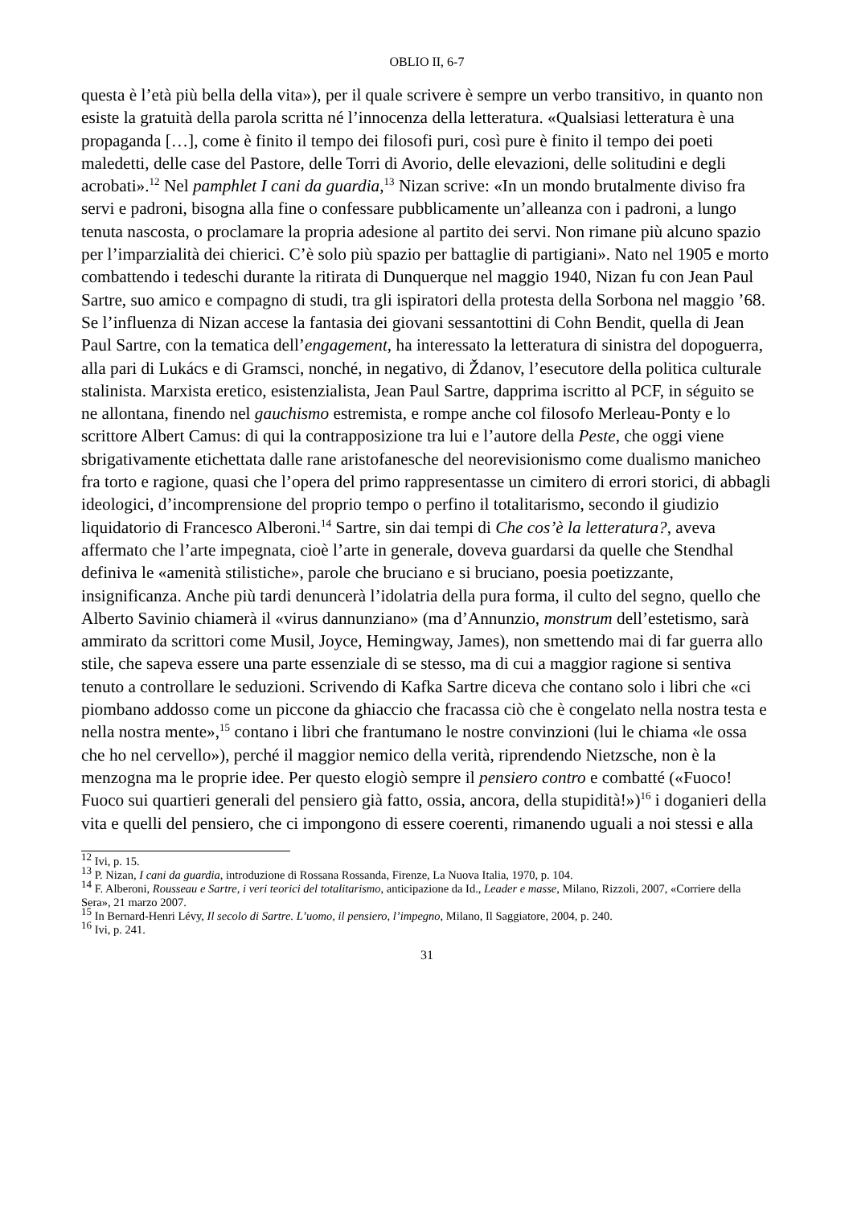OBLIO II, 6-7
questa è l’età più bella della vita»), per il quale scrivere è sempre un verbo transitivo, in quanto non esiste la gratuità della parola scritta né l’innocenza della letteratura. «Qualsiasi letteratura è una propaganda […], come è finito il tempo dei filosofi puri, così pure è finito il tempo dei poeti maledetti, delle case del Pastore, delle Torri di Avorio, delle elevazioni, delle solitudini e degli acrobati».<sup>12</sup> Nel pamphlet I cani da guardia,<sup>13</sup> Nizan scrive: «In un mondo brutalmente diviso fra servi e padroni, bisogna alla fine o confessare pubblicamente un’alleanza con i padroni, a lungo tenuta nascosta, o proclamare la propria adesione al partito dei servi. Non rimane più alcuno spazio per l’imparzialità dei chierici. C’è solo più spazio per battaglie di partigiani». Nato nel 1905 e morto combattendo i tedeschi durante la ritirata di Dunquerque nel maggio 1940, Nizan fu con Jean Paul Sartre, suo amico e compagno di studi, tra gli ispiratori della protesta della Sorbona nel maggio ’68. Se l’influenza di Nizan accese la fantasia dei giovani sessantottini di Cohn Bendit, quella di Jean Paul Sartre, con la tematica dell’engagement, ha interessato la letteratura di sinistra del dopoguerra, alla pari di Lukács e di Gramsci, nonché, in negativo, di Ždanov, l’esecutore della politica culturale stalinista. Marxista eretico, esistenzialista, Jean Paul Sartre, dapprima iscritto al PCF, in séguito se ne allontana, finendo nel gauchismo estremista, e rompe anche col filosofo Merleau-Ponty e lo scrittore Albert Camus: di qui la contrapposizione tra lui e l’autore della Peste, che oggi viene sbrigativamente etichettata dalle rane aristofanesche del neorevisionismo come dualismo manicheo fra torto e ragione, quasi che l’opera del primo rappresentasse un cimitero di errori storici, di abbagli ideologici, d’incomprensione del proprio tempo o perfino il totalitarismo, secondo il giudizio liquidatorio di Francesco Alberoni.<sup>14</sup> Sartre, sin dai tempi di Che cos’è la letteratura?, aveva affermato che l’arte impegnata, cioè l’arte in generale, doveva guardarsi da quelle che Stendhal definiva le «amenità stilistiche», parole che bruciano e si bruciano, poesia poetizzante, insignificanza. Anche più tardi denuncerà l’idolatria della pura forma, il culto del segno, quello che Alberto Savinio chiamerà il «virus dannunziano» (ma d’Annunzio, monstrum dell’estetismo, sarà ammirato da scrittori come Musil, Joyce, Hemingway, James), non smettendo mai di far guerra allo stile, che sapeva essere una parte essenziale di se stesso, ma di cui a maggior ragione si sentiva tenuto a controllare le seduzioni. Scrivendo di Kafka Sartre diceva che contano solo i libri che «ci piombano addosso come un piccone da ghiaccio che fracassa ciò che è congelato nella nostra testa e nella nostra mente»,<sup>15</sup> contano i libri che frantumano le nostre convinzioni (lui le chiama «le ossa che ho nel cervello»), perché il maggior nemico della verità, riprendendo Nietzsche, non è la menzogna ma le proprie idee. Per questo elogiò sempre il pensiero contro e combatté («Fuoco! Fuoco sui quartieri generali del pensiero già fatto, ossia, ancora, della stupidità!»)<sup>16</sup> i doganieri della vita e quelli del pensiero, che ci impongono di essere coerenti, rimanendo uguali a noi stessi e alla
<sup>12</sup> Ivi, p. 15.
<sup>13</sup> P. Nizan, I cani da guardia, introduzione di Rossana Rossanda, Firenze, La Nuova Italia, 1970, p. 104.
<sup>14</sup> F. Alberoni, Rousseau e Sartre, i veri teorici del totalitarismo, anticipazione da Id., Leader e masse, Milano, Rizzoli, 2007, «Corriere della Sera», 21 marzo 2007.
<sup>15</sup> In Bernard-Henri Lévy, Il secolo di Sartre. L’uomo, il pensiero, l’impegno, Milano, Il Saggiatore, 2004, p. 240.
<sup>16</sup> Ivi, p. 241.
31